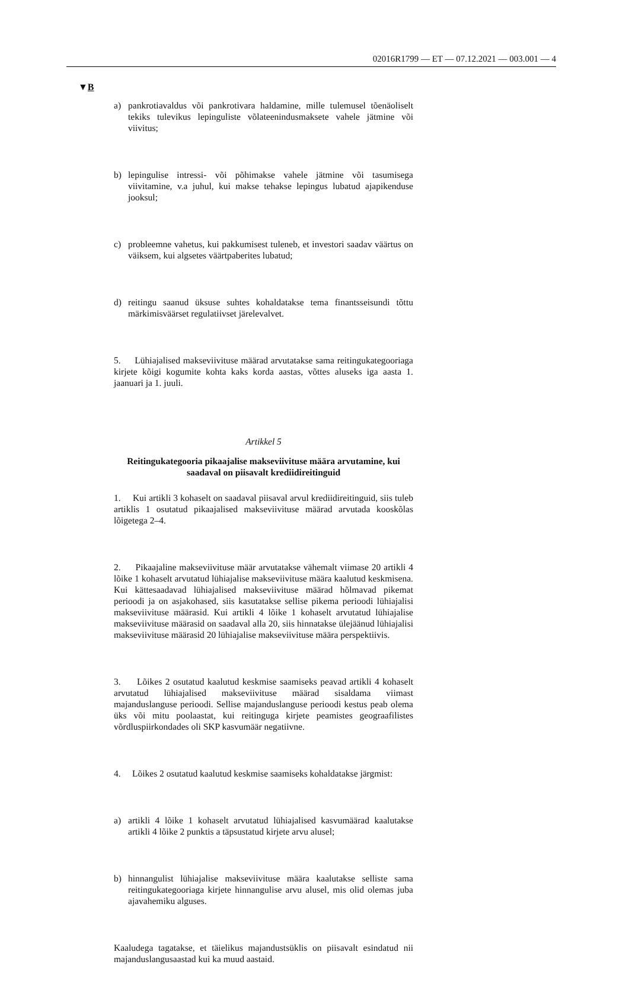02016R1799 — ET — 07.12.2021 — 003.001 — 4
▼B
a) pankrotiavaldus või pankrotivara haldamine, mille tulemusel tõenäoliselt tekiks tulevikus lepinguliste võlateenindusmaksete vahele jätmine või viivitus;
b) lepingulise intressi- või põhimakse vahele jätmine või tasumisega viivitamine, v.a juhul, kui makse tehakse lepingus lubatud ajapikenduse jooksul;
c) probleemne vahetus, kui pakkumisest tuleneb, et investori saadav väärtus on väiksem, kui algsetes väärtpaberites lubatud;
d) reitingu saanud üksuse suhtes kohaldatakse tema finantsseisundi tõttu märkimisväärset regulatiivset järelevalvet.
5. Lühiajalised makseviivituse määrad arvutatakse sama reitingukategooriaga kirjete kõigi kogumite kohta kaks korda aastas, võttes aluseks iga aasta 1. jaanuari ja 1. juuli.
Artikkel 5
Reitingukategooria pikaajalise makseviivituse määra arvutamine, kui saadaval on piisavalt krediidireitinguid
1. Kui artikli 3 kohaselt on saadaval piisaval arvul krediidireitinguid, siis tuleb artiklis 1 osutatud pikaajalised makseviivituse määrad arvutada kooskõlas lõigetega 2–4.
2. Pikaajaline makseviivituse määr arvutatakse vähemalt viimase 20 artikli 4 lõike 1 kohaselt arvutatud lühiajalise makseviivituse määra kaalutud keskmisena. Kui kättesaadavad lühiajalised makseviivituse määrad hõlmavad pikemat perioodi ja on asjakohased, siis kasutatakse sellise pikema perioodi lühiajalisi makseviivituse määrasid. Kui artikli 4 lõike 1 kohaselt arvutatud lühiajalise makseviivituse määrasid on saadaval alla 20, siis hinnatakse ülejäänud lühiajalisi makseviivituse määrasid 20 lühiajalise makseviivituse määra perspektiivis.
3. Lõikes 2 osutatud kaalutud keskmise saamiseks peavad artikli 4 kohaselt arvutatud lühiajalised makseviivituse määrad sisaldama viimast majanduslanguse perioodi. Sellise majanduslanguse perioodi kestus peab olema üks või mitu poolaastat, kui reitinguga kirjete peamistes geograafilistes võrdluspiirkondades oli SKP kasvumäär negatiivne.
4. Lõikes 2 osutatud kaalutud keskmise saamiseks kohaldatakse järgmist:
a) artikli 4 lõike 1 kohaselt arvutatud lühiajalised kasvumäärad kaalutakse artikli 4 lõike 2 punktis a täpsustatud kirjete arvu alusel;
b) hinnangulist lühiajalise makseviivituse määra kaalutakse selliste sama reitingukategooriaga kirjete hinnangulise arvu alusel, mis olid olemas juba ajavahemiku alguses.
Kaaludega tagatakse, et täielikus majandustsüklis on piisavalt esindatud nii majanduslangusaastad kui ka muud aastaid.